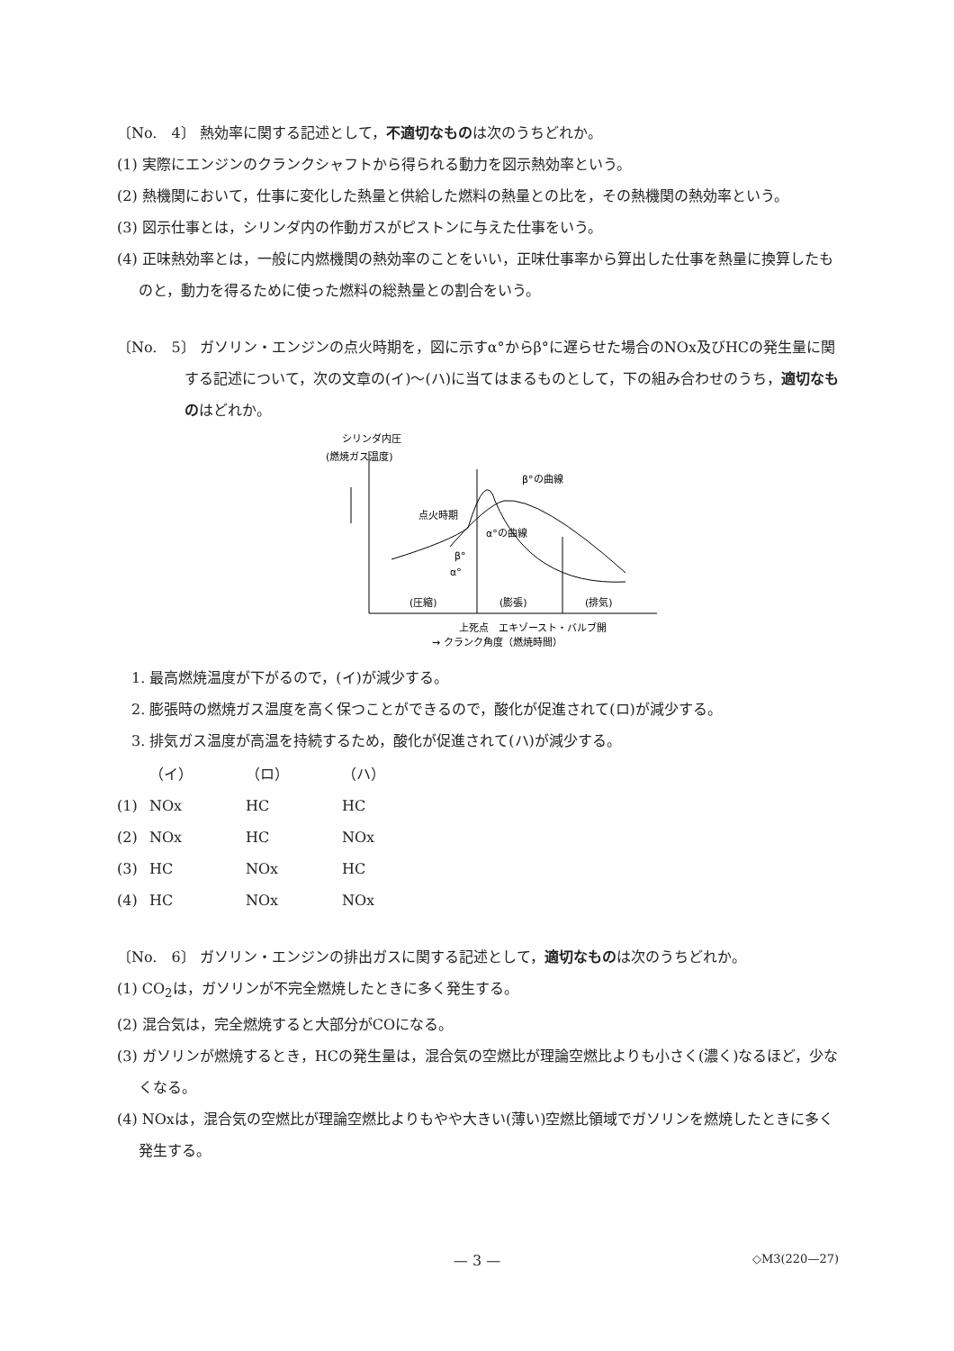〔No.　4〕 熱効率に関する記述として，不適切なものは次のうちどれか。
(1) 実際にエンジンのクランクシャフトから得られる動力を図示熱効率という。
(2) 熱機関において，仕事に変化した熱量と供給した燃料の熱量との比を，その熱機関の熱効率という。
(3) 図示仕事とは，シリンダ内の作動ガスがピストンに与えた仕事をいう。
(4) 正味熱効率とは，一般に内燃機関の熱効率のことをいい，正味仕事率から算出した仕事を熱量に換算したものと，動力を得るために使った燃料の総熱量との割合をいう。
〔No.　5〕 ガソリン・エンジンの点火時期を，図に示すα°からβ°に遅らせた場合のNOx及びHCの発生量に関する記述について，次の文章の(イ)～(ハ)に当てはまるものとして，下の組み合わせのうち，適切なものはどれか。
シリンダ内圧
(燃焼ガス温度)
β°の曲線
点火時期
α°の曲線
β°
α°
(圧縮)
(膨張)
(排気)
上死点　エキゾースト・バルブ開
→ クランク角度（燃焼時間）
　1. 最高燃焼温度が下がるので，(イ)が減少する。
　2. 膨張時の燃焼ガス温度を高く保つことができるので，酸化が促進されて(ロ)が減少する。
　3. 排気ガス温度が高温を持続するため，酸化が促進されて(ハ)が減少する。
| | （イ） | （ロ） | （ハ） |
| (1) | NOx | HC | HC |
| (2) | NOx | HC | NOx |
| (3) | HC | NOx | HC |
| (4) | HC | NOx | NOx |
〔No.　6〕 ガソリン・エンジンの排出ガスに関する記述として，適切なものは次のうちどれか。
(1) CO<sub>2</sub>は，ガソリンが不完全燃焼したときに多く発生する。
(2) 混合気は，完全燃焼すると大部分がCOになる。
(3) ガソリンが燃焼するとき，HCの発生量は，混合気の空燃比が理論空燃比よりも小さく(濃く)なるほど，少なくなる。
(4) NOxは，混合気の空燃比が理論空燃比よりもやや大きい(薄い)空燃比領域でガソリンを燃焼したときに多く発生する。
— 3 —
◇M3(220—27)